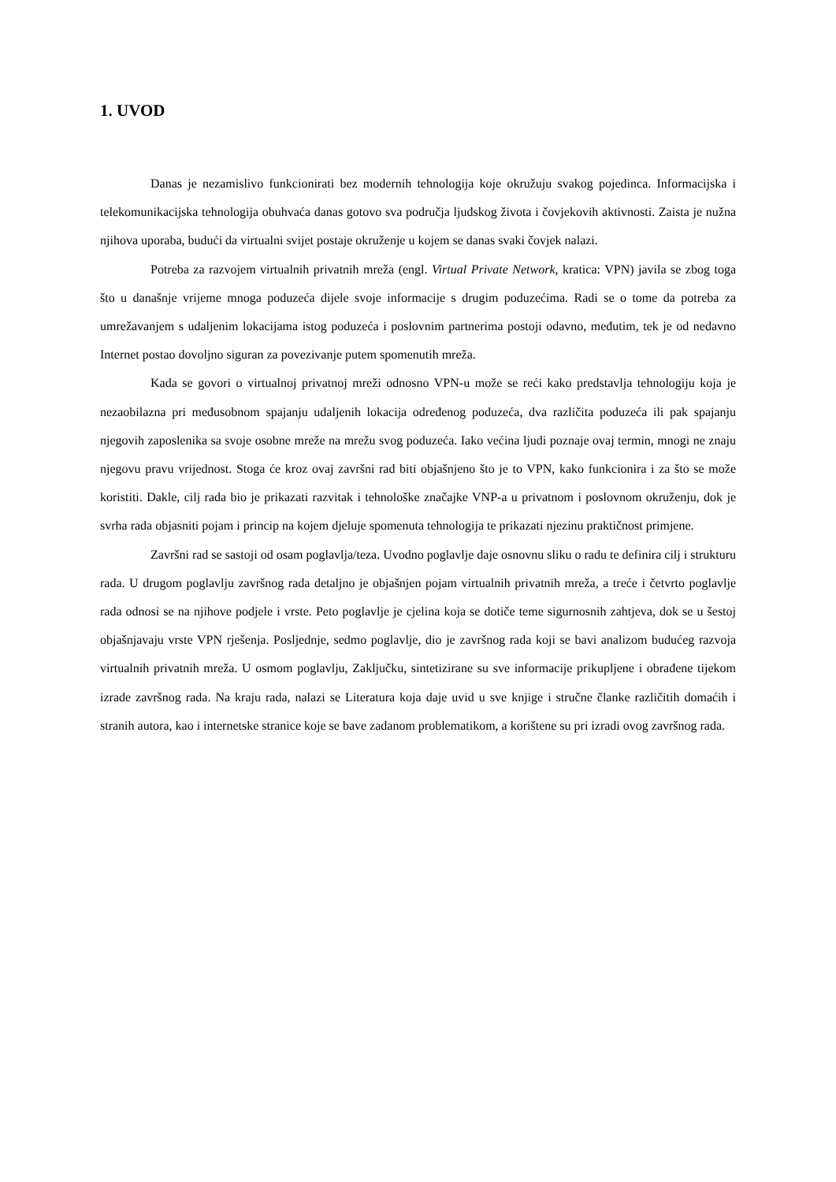1. UVOD
Danas je nezamislivo funkcionirati bez modernih tehnologija koje okružuju svakog pojedinca. Informacijska i telekomunikacijska tehnologija obuhvaća danas gotovo sva područja ljudskog života i čovjekovih aktivnosti. Zaista je nužna njihova uporaba, budući da virtualni svijet postaje okruženje u kojem se danas svaki čovjek nalazi.
Potreba za razvojem virtualnih privatnih mreža (engl. Virtual Private Network, kratica: VPN) javila se zbog toga što u današnje vrijeme mnoga poduzeća dijele svoje informacije s drugim poduzećima. Radi se o tome da potreba za umrežavanjem s udaljenim lokacijama istog poduzeća i poslovnim partnerima postoji odavno, međutim, tek je od nedavno Internet postao dovoljno siguran za povezivanje putem spomenutih mreža.
Kada se govori o virtualnoj privatnoj mreži odnosno VPN-u može se reći kako predstavlja tehnologiju koja je nezaobilazna pri međusobnom spajanju udaljenih lokacija određenog poduzeća, dva različita poduzeća ili pak spajanju njegovih zaposlenika sa svoje osobne mreže na mrežu svog poduzeća. Iako većina ljudi poznaje ovaj termin, mnogi ne znaju njegovu pravu vrijednost. Stoga će kroz ovaj završni rad biti objašnjeno što je to VPN, kako funkcionira i za što se može koristiti. Dakle, cilj rada bio je prikazati razvitak i tehnološke značajke VNP-a u privatnom i poslovnom okruženju, dok je svrha rada objasniti pojam i princip na kojem djeluje spomenuta tehnologija te prikazati njezinu praktičnost primjene.
Završni rad se sastoji od osam poglavlja/teza. Uvodno poglavlje daje osnovnu sliku o radu te definira cilj i strukturu rada. U drugom poglavlju završnog rada detaljno je objašnjen pojam virtualnih privatnih mreža, a treće i četvrto poglavlje rada odnosi se na njihove podjele i vrste. Peto poglavlje je cjelina koja se dotiče teme sigurnosnih zahtjeva, dok se u šestoj objašnjavaju vrste VPN rješenja. Posljednje, sedmo poglavlje, dio je završnog rada koji se bavi analizom budućeg razvoja virtualnih privatnih mreža. U osmom poglavlju, Zaključku, sintetizirane su sve informacije prikupljene i obrađene tijekom izrade završnog rada. Na kraju rada, nalazi se Literatura koja daje uvid u sve knjige i stručne članke različitih domaćih i stranih autora, kao i internetske stranice koje se bave zadanom problematikom, a korištene su pri izradi ovog završnog rada.